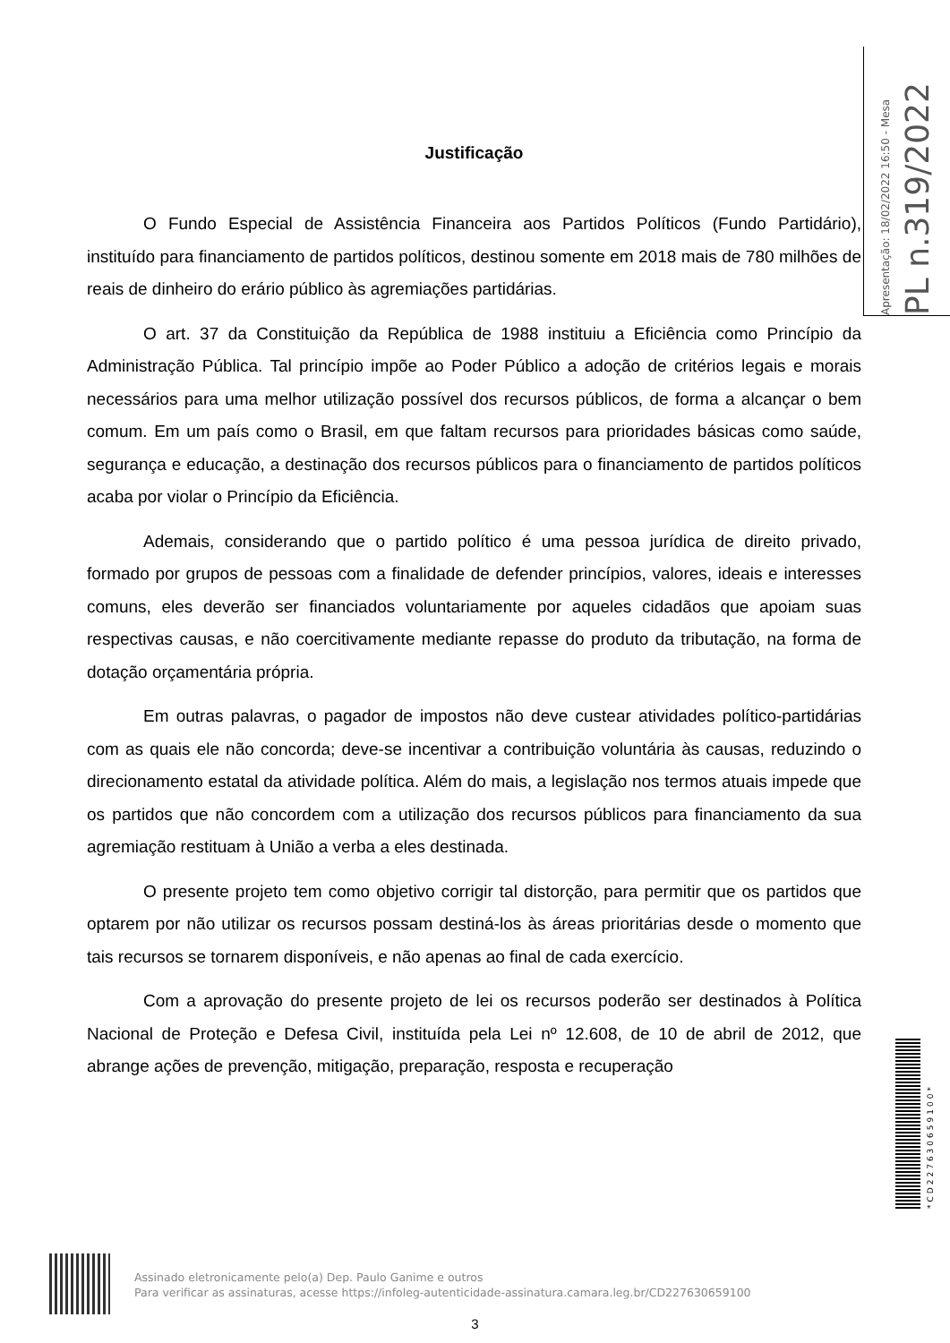Apresentação: 18/02/2022 16:50 - Mesa
PL n.319/2022
Justificação
O Fundo Especial de Assistência Financeira aos Partidos Políticos (Fundo Partidário), instituído para financiamento de partidos políticos, destinou somente em 2018 mais de 780 milhões de reais de dinheiro do erário público às agremiações partidárias.
O art. 37 da Constituição da República de 1988 instituiu a Eficiência como Princípio da Administração Pública. Tal princípio impõe ao Poder Público a adoção de critérios legais e morais necessários para uma melhor utilização possível dos recursos públicos, de forma a alcançar o bem comum. Em um país como o Brasil, em que faltam recursos para prioridades básicas como saúde, segurança e educação, a destinação dos recursos públicos para o financiamento de partidos políticos acaba por violar o Princípio da Eficiência.
Ademais, considerando que o partido político é uma pessoa jurídica de direito privado, formado por grupos de pessoas com a finalidade de defender princípios, valores, ideais e interesses comuns, eles deverão ser financiados voluntariamente por aqueles cidadãos que apoiam suas respectivas causas, e não coercitivamente mediante repasse do produto da tributação, na forma de dotação orçamentária própria.
Em outras palavras, o pagador de impostos não deve custear atividades político-partidárias com as quais ele não concorda; deve-se incentivar a contribuição voluntária às causas, reduzindo o direcionamento estatal da atividade política. Além do mais, a legislação nos termos atuais impede que os partidos que não concordem com a utilização dos recursos públicos para financiamento da sua agremiação restituam à União a verba a eles destinada.
O presente projeto tem como objetivo corrigir tal distorção, para permitir que os partidos que optarem por não utilizar os recursos possam destiná-los às áreas prioritárias desde o momento que tais recursos se tornarem disponíveis, e não apenas ao final de cada exercício.
Com a aprovação do presente projeto de lei os recursos poderão ser destinados à Política Nacional de Proteção e Defesa Civil, instituída pela Lei nº 12.608, de 10 de abril de 2012, que abrange ações de prevenção, mitigação, preparação, resposta e recuperação
*CD227630659100*
Assinado eletronicamente pelo(a) Dep. Paulo Ganime e outros
Para verificar as assinaturas, acesse https://infoleg-autenticidade-assinatura.camara.leg.br/CD227630659100
3